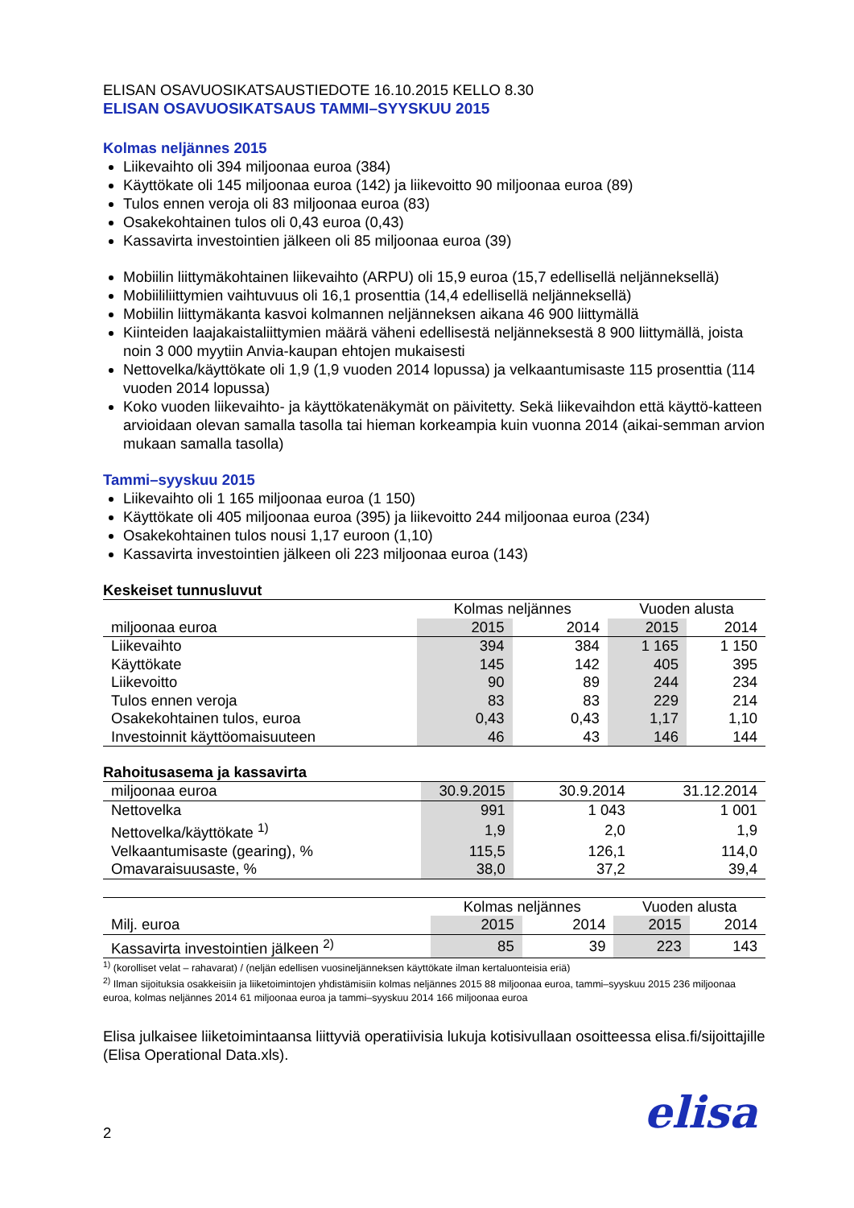ELISAN OSAVUOSIKATSAUSTIEDOTE 16.10.2015 KELLO 8.30
ELISAN OSAVUOSIKATSAUS TAMMI–SYYSKUU 2015
Kolmas neljännes 2015
Liikevaihto oli 394 miljoonaa euroa (384)
Käyttökate oli 145 miljoonaa euroa (142) ja liikevoitto 90 miljoonaa euroa (89)
Tulos ennen veroja oli 83 miljoonaa euroa (83)
Osakekohtainen tulos oli 0,43 euroa (0,43)
Kassavirta investointien jälkeen oli 85 miljoonaa euroa (39)
Mobiilin liittymäkohtainen liikevaihto (ARPU) oli 15,9 euroa (15,7 edellisellä neljänneksellä)
Mobiililiittymien vaihtuvuus oli 16,1 prosenttia (14,4 edellisellä neljänneksellä)
Mobiilin liittymäkanta kasvoi kolmannen neljänneksen aikana 46 900 liittymällä
Kiinteiden laajakaistaliittymien määrä väheni edellisestä neljänneksestä 8 900 liittymällä, joista noin 3 000 myytiin Anvia-kaupan ehtojen mukaisesti
Nettovelka/käyttökate oli 1,9 (1,9 vuoden 2014 lopussa) ja velkaantumisaste 115 prosenttia (114 vuoden 2014 lopussa)
Koko vuoden liikevaihto- ja käyttökatenäkymät on päivitetty. Sekä liikevaihdon että käyttö-katteen arvioidaan olevan samalla tasolla tai hieman korkeampia kuin vuonna 2014 (aikai-semman arvion mukaan samalla tasolla)
Tammi–syyskuu 2015
Liikevaihto oli 1 165 miljoonaa euroa (1 150)
Käyttökate oli 405 miljoonaa euroa (395) ja liikevoitto 244 miljoonaa euroa (234)
Osakekohtainen tulos nousi 1,17 euroon (1,10)
Kassavirta investointien jälkeen oli 223 miljoonaa euroa (143)
Keskeiset tunnusluvut
| | Kolmas neljännes | | Vuoden alusta | |
| --- | --- | --- | --- | --- |
| miljoonaa euroa | 2015 | 2014 | 2015 | 2014 |
| Liikevaihto | 394 | 384 | 1 165 | 1 150 |
| Käyttökate | 145 | 142 | 405 | 395 |
| Liikevoitto | 90 | 89 | 244 | 234 |
| Tulos ennen veroja | 83 | 83 | 229 | 214 |
| Osakekohtainen tulos, euroa | 0,43 | 0,43 | 1,17 | 1,10 |
| Investoinnit käyttöomaisuuteen | 46 | 43 | 146 | 144 |
Rahoitusasema ja kassavirta
| miljoonaa euroa | 30.9.2015 | 30.9.2014 | 31.12.2014 |
| --- | --- | --- | --- |
| Nettovelka | 991 | 1 043 | 1 001 |
| Nettovelka/käyttökate <sup>1)</sup> | 1,9 | 2,0 | 1,9 |
| Velkaantumisaste (gearing), % | 115,5 | 126,1 | 114,0 |
| Omavaraisuusaste, % | 38,0 | 37,2 | 39,4 |
| | Kolmas neljännes | | Vuoden alusta | |
| --- | --- | --- | --- | --- |
| Milj. euroa | 2015 | 2014 | 2015 | 2014 |
| Kassavirta investointien jälkeen <sup>2)</sup> | 85 | 39 | 223 | 143 |
<sup>1)</sup> (korolliset velat – rahavarat) / (neljän edellisen vuosineljänneksen käyttökate ilman kertaluonteisia eriä)
<sup>2)</sup> Ilman sijoituksia osakkeisiin ja liiketoimintojen yhdistämisiin kolmas neljännes 2015 88 miljoonaa euroa, tammi–syyskuu 2015 236 miljoonaa euroa, kolmas neljännes 2014 61 miljoonaa euroa ja tammi–syyskuu 2014 166 miljoonaa euroa
Elisa julkaisee liiketoimintaansa liittyviä operatiivisia lukuja kotisivullaan osoitteessa elisa.fi/sijoittajille (Elisa Operational Data.xls).
2 elisa